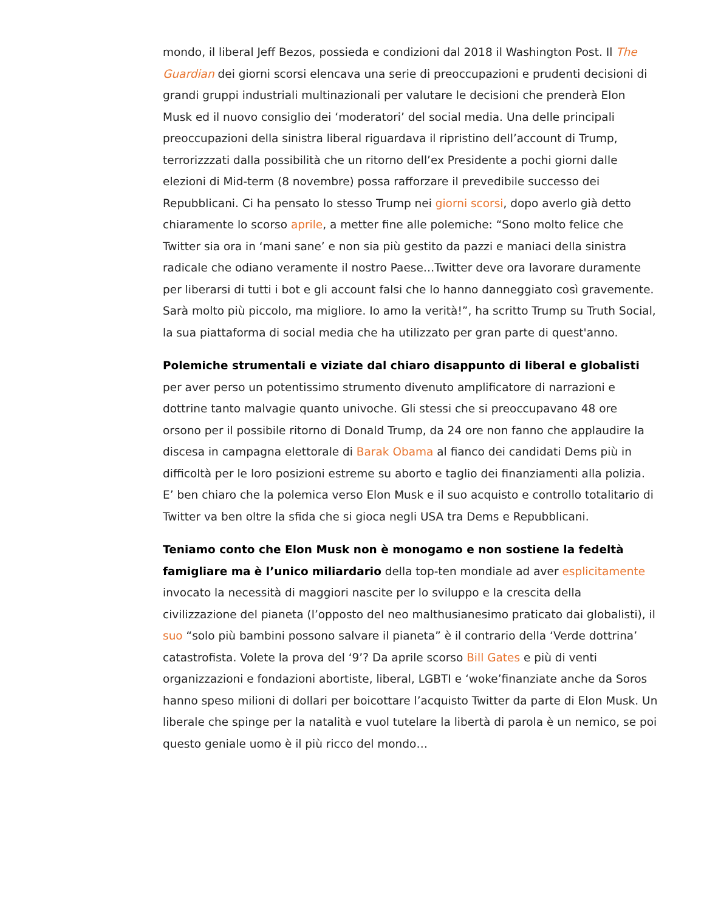mondo, il liberal Jeff Bezos, possieda e condizioni dal 2018 il Washington Post. Il The Guardian dei giorni scorsi elencava una serie di preoccupazioni e prudenti decisioni di grandi gruppi industriali multinazionali per valutare le decisioni che prenderà Elon Musk ed il nuovo consiglio dei ‘moderatori’ del social media. Una delle principali preoccupazioni della sinistra liberal riguardava il ripristino dell’account di Trump, terrorizzzati dalla possibilità che un ritorno dell’ex Presidente a pochi giorni dalle elezioni di Mid-term (8 novembre) possa rafforzare il prevedibile successo dei Repubblicani. Ci ha pensato lo stesso Trump nei giorni scorsi, dopo averlo già detto chiaramente lo scorso aprile, a metter fine alle polemiche: “Sono molto felice che Twitter sia ora in ‘mani sane’ e non sia più gestito da pazzi e maniaci della sinistra radicale che odiano veramente il nostro Paese…Twitter deve ora lavorare duramente per liberarsi di tutti i bot e gli account falsi che lo hanno danneggiato così gravemente. Sarà molto più piccolo, ma migliore. Io amo la verità!”, ha scritto Trump su Truth Social, la sua piattaforma di social media che ha utilizzato per gran parte di quest'anno.
Polemiche strumentali e viziate dal chiaro disappunto di liberal e globalisti per aver perso un potentissimo strumento divenuto amplificatore di narrazioni e dottrine tanto malvagie quanto univoche. Gli stessi che si preoccupavano 48 ore orsono per il possibile ritorno di Donald Trump, da 24 ore non fanno che applaudire la discesa in campagna elettorale di Barak Obama al fianco dei candidati Dems più in difficoltà per le loro posizioni estreme su aborto e taglio dei finanziamenti alla polizia. E’ ben chiaro che la polemica verso Elon Musk e il suo acquisto e controllo totalitario di Twitter va ben oltre la sfida che si gioca negli USA tra Dems e Repubblicani.
Teniamo conto che Elon Musk non è monogamo e non sostiene la fedeltà famigliare ma è l’unico miliardario della top-ten mondiale ad aver esplicitamente invocato la necessità di maggiori nascite per lo sviluppo e la crescita della civilizzazione del pianeta (l’opposto del neo malthusianesimo praticato dai globalisti), il suo “solo più bambini possono salvare il pianeta” è il contrario della ‘Verde dottrina’ catastrofista. Volete la prova del ‘9’? Da aprile scorso Bill Gates e più di venti organizzazioni e fondazioni abortiste, liberal, LGBTI e ‘woke’finanziate anche da Soros hanno speso milioni di dollari per boicottare l’acquisto Twitter da parte di Elon Musk. Un liberale che spinge per la natalità e vuol tutelare la libertà di parola è un nemico, se poi questo geniale uomo è il più ricco del mondo…